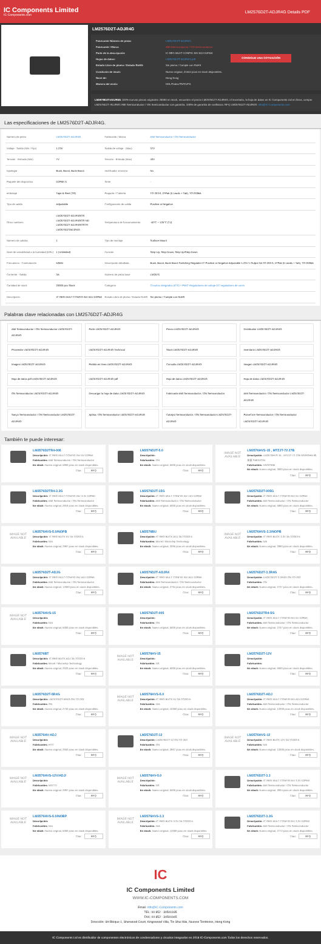IC Components Limited
IC-Components.com
LM2576D2T-ADJR4G Details PDF
LM2576D2T-ADJR4G
| Fabricante Número de pieza: | LM2576D2T-ADJR4G |
| Fabricante / Marca | AMI Semiconductor / ON Semiconductor |
| Parte de la descripción: | IC REG MULT CONFIG INV ADJ D2PAK |
| Hojas de datos: | LM2576D2T-ADJR4G.pdf |
| Estado Libre de plomo / Estado RoHS: | Sin plomo / Cumple con RoHS |
| Condición de stock: | Nuevo original, 20000 pzas en stock disponibles. |
| Nave de: | Hong Kong |
| Manera del envío: | DHL/Fedex/TNT/UPS |
CONSIGUE UNA COTIZACIÓN
LM2576D2T-ADJR4G 100% nuevas piezas originales 20000 en stock, encuentre el precio LM2576D2T-ADJR4G, el inventario, la hoja de datos en IC Components Ltd en línea, compre LM2576D2T-ADJR4G AMI Semiconductor / ON Semiconductor con garantía. 100% de garantía de confianza. RFQ LM2576D2T-ADJR4G: Info@IC-Components.com
Las especificaciones de LM2576D2T-ADJR4G.
| Número de pieza | LM2576D2T-ADJR4G | Fabricante / Marca | AMI Semiconductor / ON Semiconductor |
| Voltaje - Salida (Min / Fijo) | 1.23V | Salida de voltaje - (Max) | 37V |
| Tensión - Entrada (Min) | 7V | Tensión - Entrada (Max) | 40V |
| topología | Buck, Boost, Buck-Boost | rectificador síncrono | No |
| Paquete del dispositivo | D2PAK-5 | Serie | - |
| embalaje | Tape & Reel (TR) | Paquete / Cubierta | TO-263-6, D²Pak (5 Leads + Tab), TO-263BA |
| Tipo de salida | Adjustable | Configuración de salida | Positive or Negative |
| Otros nombres | LM2576D2T-ADJR4GOS LM2576D2T-ADJR4GOS-ND LM2576D2T-ADJR4GOSTR LM2576D2TADJR4G | Temperatura de funcionamiento | -40°C ~ 125°C (TJ) |
| Número de salidas | 1 | Tipo de montaje | Surface Mount |
| Nivel de sensibilidad a la humedad (MSL) | 1 (Unlimited) | Función | Step-Up, Step-Down, Step-Up/Step-Down |
| Frecuencia - Conmutación | 52kHz | Descripción detallada | Buck, Boost, Buck-Boost Switching Regulator IC Positive or Negative Adjustable 1.23V 1 Output 3A TO-263-6, D²Pak (5 Leads + Tab), TO-263BA |
| Corriente - Salida | 3A | Número de pieza base | LM2576 |
| Cantidad de stock | 20000 pcs Stock | Categoría | Circuitos integrados (ICS) > PMIC-Reguladores de voltaje-DC reguladores de conm |
| Descripción | IC REG MULT CONFIG INV ADJ D2PAK | Estado Libre de plomo / Estado RoHS | Sin plomo / Cumple con RoHS |
Palabras clave relacionadas con LM2576D2T-ADJR4G
AMI Semiconductor / ON Semiconductor LM2576D2T-ADJR4G
Parte LM2576D2T-ADJR4G
Precio LM2576D2T-ADJR4G
Distribuidor LM2576D2T-ADJR4G
Proveedor LM2576D2T-ADJR4G
LM2576D2T-ADJR4G Technical
Stock LM2576D2T-ADJR4G
Inventario LM2576D2T-ADJR4G
Imagen LM2576D2T-ADJR4G
Pedido en línea LM2576D2T-ADJR4G
Consulta LM2576D2T-ADJR4G
Imagen LM2576D2T-ADJR4G
Hoja de datos pdf LM2576D2T-ADJR4G
LM2576D2T-ADJR4G pdf
Hoja de datos LM2576D2T-ADJR4G
Hoja de datos LM2576D2T-ADJR4G
ON Semiconductor LM2576D2T-ADJR4G
Descargar la hoja de datos LM2576D2T-ADJR4G
Fabricante AMI Semiconductor / ON Semiconductor
AMI Semiconductor / ON Semiconductor LM2576D2T-ADJR4G
Sanyo Semiconductor / ON Semiconductor LM2576D2T-ADJR4G
Aptina / ON Semiconductor LM2576D2T-ADJR4G
Catalyst Semiconductor / ON Semiconductor LM2576D2T-ADJR4G
PulseCore Semiconductor / ON Semiconductor LM2576D2T-ADJR4G
También te puede interesar:
LM2576D2TR4-005
Descripción: IC REG MULT CONFIG INV 5V D2PAK
Fabricantes: AMI Semiconductor / ON Semiconductor
En stock: Nuevo original, 5800 pzas en stock disponibles.
Citar: RFQ
LM2576D2T-5.0
Descripción:
Fabricantes: ON
En stock: Nuevo original, 5000 pzas en stock disponibles.
Citar: RFQ
IMAGE NOT AVAILABLE
LM2576HVS-15 , MTZJT-72 27B
Descripción: LM2576HVS-15 , MTZJT-72 27B NS/ROHM 纳美屋 SMDDO34
Fabricantes: NS/ROHM
En stock: Nuevo original, 3000 pzas en stock disponibles.
Citar: RFQ
LM2576D2TR4-3.3G
Descripción: IC REG MULT CONFIG INV 3.3V D2PAK
Fabricantes: AMI Semiconductor / ON Semiconductor
En stock: Nuevo original, 2819 pzas en stock disponibles.
Citar: RFQ
LM2576D2T-15G
Descripción: IC REG MULT CONFIG INV 15V D2PAK
Fabricantes: AMI Semiconductor / ON Semiconductor
En stock: Nuevo original, 5000 pzas en stock disponibles.
Citar: RFQ
LM2576D2T-005G
Descripción: IC REG MULT CONFIG INV 5V D2PAK
Fabricantes: AMI Semiconductor / ON Semiconductor
En stock: Nuevo original, 5800 pzas en stock disponibles.
Citar: RFQ
IMAGE NOT AVAILABLE
LM2576HVS-5.0/NOPB
Descripción: IC REG BUCK 5V 3A TO263-5
Fabricantes: N/A
En stock: Nuevo original, 2897 pzas en stock disponibles.
Citar: RFQ
LM2576BU
Descripción: IC REG BUCK ADJ 3A TO263-5
Fabricantes: Micrel / Microchip Technology
En stock: Nuevo original, 2695 pzas en stock disponibles.
Citar: RFQ
IMAGE NOT AVAILABLE
LM2576HVS-3.3/NOPB
Descripción: IC REG BUCK 3.3V 3A TO263-5
Fabricantes: N/A
En stock: Nuevo original, 2890 pzas en stock disponibles.
Citar: RFQ
LM2576D2T-ADJG
Descripción: IC REG MULT CONFIG INV ADJ D2PAK
Fabricantes: AMI Semiconductor / ON Semiconductor
En stock: Nuevo original, 12000 pzas en stock disponibles.
Citar: RFQ
LM2576D2T-ADJR4
Descripción: IC REG MULT CONFIG INV ADJ D2PAK
Fabricantes: AMI Semiconductor / ON Semiconductor
En stock: Nuevo original, 2794 pzas en stock disponibles.
Citar: RFQ
LM2576D2T-3.3R4G
Descripción: LM2576D2T-3.3R4G ON TO-263
Fabricantes: ON
En stock: Nuevo original, 2727 pzas en stock disponibles.
Citar: RFQ
IMAGE NOT AVAILABLE
LM2576HVS-15
Descripción:
Fabricantes: N/A
En stock: Nuevo original, 5000 pzas en stock disponibles.
Citar: RFQ
LM2576D2T-005
Descripción:
Fabricantes: ON
En stock: Nuevo original, 5000 pzas en stock disponibles.
Citar: RFQ
LM2576D2TR4-5G
Descripción: IC REG MULT CONFIG INV 5V D2PAK
Fabricantes: AMI Semiconductor / ON Semiconductor
En stock: Nuevo original, 2767 pzas en stock disponibles.
Citar: RFQ
LM2576BT
Descripción: IC REG BUCK ADJ 3A TO220-5
Fabricantes: Micrel / Microchip Technology
En stock: Nuevo original, 2620 pzas en stock disponibles.
Citar: RFQ
IMAGE NOT AVAILABLE
LM2576HV-15
Descripción:
Fabricantes: NS
En stock: Nuevo original, 5000 pzas en stock disponibles.
Citar: RFQ
LM2576D2T-12V
Descripción:
Fabricantes:
En stock: Nuevo original, 5000 pzas en stock disponibles.
Citar: RFQ
LM2576D2T-5R4G
Descripción: LM2576D2T-5R4G ON TO-263
Fabricantes: ON
En stock: Nuevo original, 2732 pzas en stock disponibles.
Citar: RFQ
IMAGE NOT AVAILABLE
LM2576HVS-5.0
Descripción: IC REG BUCK 5V 3A TO263-5
Fabricantes: N/A
En stock: Nuevo original, 10300 pzas en stock disponibles.
Citar: RFQ
LM2576D2T-ADJ
Descripción: IC REG MULT CONFIG INV ADJ D2PAK
Fabricantes: AMI Semiconductor / ON Semiconductor
En stock: Nuevo original, 12000 pzas en stock disponibles.
Citar: RFQ
IMAGE NOT AVAILABLE
LM2576HV-ADJ
Descripción:
Fabricantes: HTC
En stock: Nuevo original, 2650 pzas en stock disponibles.
Citar: RFQ
LM2576D2T-12
Descripción: LM2576D2T-12 ON TO-263
Fabricantes: ON
En stock: Nuevo original, 2867 pzas en stock disponibles.
Citar: RFQ
IMAGE NOT AVAILABLE
LM2576HVS-12
Descripción: IC REG BUCK 12V 3A TO263-5
Fabricantes: N/A
En stock: Nuevo original, 12000 pzas en stock disponibles.
Citar: RFQ
IMAGE NOT AVAILABLE
LM2576HVS-12V/ADJ/
Descripción:
Fabricantes: NSC/TI
En stock: Nuevo original, 2897 pzas en stock disponibles.
Citar: RFQ
IMAGE NOT AVAILABLE
LM2576HV-5.0
Descripción:
Fabricantes: NS
En stock: Nuevo original, 5000 pzas en stock disponibles.
Citar: RFQ
LM2576D2T-3.3
Descripción: IC REG MULT CONFIG INV 3.3V D2PAK
Fabricantes: AMI Semiconductor / ON Semiconductor
En stock: Nuevo original, 2834 pzas en stock disponibles.
Citar: RFQ
IMAGE NOT AVAILABLE
LM2576HVS-5.0/NOBP
Descripción:
Fabricantes: N/A
En stock: Nuevo original, 5000 pzas en stock disponibles.
Citar: RFQ
IMAGE NOT AVAILABLE
LM2576HVS-3.3
Descripción: IC REG BUCK 3.3V 3A TO263-5
Fabricantes: N/A
En stock: Nuevo original, 12000 pzas en stock disponibles.
Citar: RFQ
LM2576D2T-3.3G
Descripción: IC REG MULT CONFIG INV 3.3V D2PAK
Fabricantes: AMI Semiconductor / ON Semiconductor
En stock: Nuevo original, 2772 pzas en stock disponibles.
Citar: RFQ
IC
IC Components Limited
WWW.IC-COMPONENTS.COM
Email: Info@IC-Components.com
TEL: 00 852 - 30501935
FAX: 00 852 - 30501945
Dirección: 6H Bloque 1, Sherwood Court, Kingswood Villa, Tin Shui Wai, Nuevos Territorios, Hong Kong
IC Components Ltd es distribuidor de componentes electrónicos de condensadores y circuitos integrados en 2018 IC-Components.com Todos los derechos reservados.